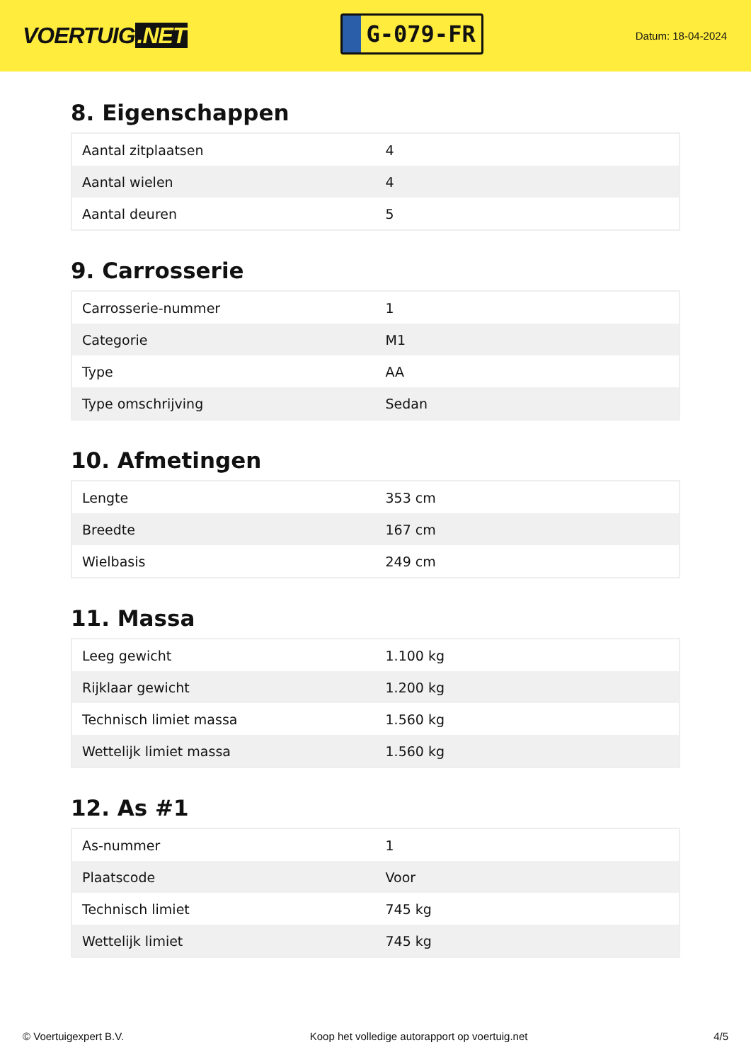VOERTUIG.NET
G-079-FR
Datum: 18-04-2024
8. Eigenschappen
| Aantal zitplaatsen | 4 |
| Aantal wielen | 4 |
| Aantal deuren | 5 |
9. Carrosserie
| Carrosserie-nummer | 1 |
| Categorie | M1 |
| Type | AA |
| Type omschrijving | Sedan |
10. Afmetingen
| Lengte | 353 cm |
| Breedte | 167 cm |
| Wielbasis | 249 cm |
11. Massa
| Leeg gewicht | 1.100 kg |
| Rijklaar gewicht | 1.200 kg |
| Technisch limiet massa | 1.560 kg |
| Wettelijk limiet massa | 1.560 kg |
12. As #1
| As-nummer | 1 |
| Plaatscode | Voor |
| Technisch limiet | 745 kg |
| Wettelijk limiet | 745 kg |
© Voertuigexpert B.V. Koop het volledige autorapport op voertuig.net 4/5